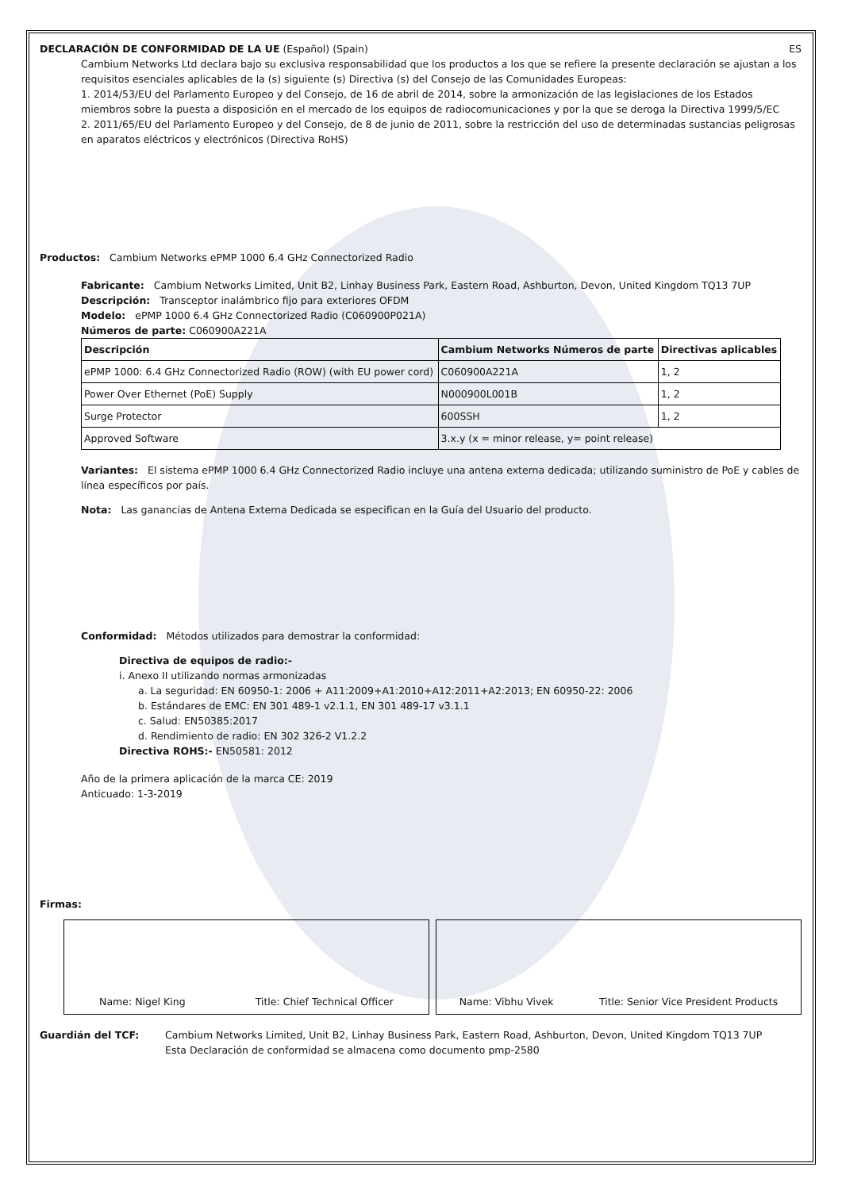DECLARACIÓN DE CONFORMIDAD DE LA UE (Español) (Spain) ES
Cambium Networks Ltd declara bajo su exclusiva responsabilidad que los productos a los que se refiere la presente declaración se ajustan a los requisitos esenciales aplicables de la (s) siguiente (s) Directiva (s) del Consejo de las Comunidades Europeas:
1. 2014/53/EU del Parlamento Europeo y del Consejo, de 16 de abril de 2014, sobre la armonización de las legislaciones de los Estados miembros sobre la puesta a disposición en el mercado de los equipos de radiocomunicaciones y por la que se deroga la Directiva 1999/5/EC
2. 2011/65/EU del Parlamento Europeo y del Consejo, de 8 de junio de 2011, sobre la restricción del uso de determinadas sustancias peligrosas en aparatos eléctricos y electrónicos (Directiva RoHS)
Productos: Cambium Networks ePMP 1000 6.4 GHz Connectorized Radio
Fabricante: Cambium Networks Limited, Unit B2, Linhay Business Park, Eastern Road, Ashburton, Devon, United Kingdom TQ13 7UP
Descripción: Transceptor inalámbrico fijo para exteriores OFDM
Modelo: ePMP 1000 6.4 GHz Connectorized Radio (C060900P021A)
Números de parte: C060900A221A
| Descripción | Cambium Networks Números de parte | Directivas aplicables |
| --- | --- | --- |
| ePMP 1000: 6.4 GHz Connectorized Radio (ROW) (with EU power cord) | C060900A221A | 1, 2 |
| Power Over Ethernet (PoE) Supply | N000900L001B | 1, 2 |
| Surge Protector | 600SSH | 1, 2 |
| Approved Software | 3.x.y (x = minor release, y= point release) | |
Variantes: El sistema ePMP 1000 6.4 GHz Connectorized Radio incluye una antena externa dedicada; utilizando suministro de PoE y cables de línea específicos por país.
Nota: Las ganancias de Antena Externa Dedicada se especifican en la Guía del Usuario del producto.
Conformidad: Métodos utilizados para demostrar la conformidad:
Directiva de equipos de radio:-
i. Anexo II utilizando normas armonizadas
a. La seguridad: EN 60950-1: 2006 + A11:2009+A1:2010+A12:2011+A2:2013; EN 60950-22: 2006
b. Estándares de EMC: EN 301 489-1 v2.1.1, EN 301 489-17 v3.1.1
c. Salud: EN50385:2017
d. Rendimiento de radio: EN 302 326-2 V1.2.2
Directiva ROHS:- EN50581: 2012
Año de la primera aplicación de la marca CE: 2019
Anticuado: 1-3-2019
Firmas:
Name: Nigel King Title: Chief Technical Officer
Name: Vibhu Vivek Title: Senior Vice President Products
Guardián del TCF: Cambium Networks Limited, Unit B2, Linhay Business Park, Eastern Road, Ashburton, Devon, United Kingdom TQ13 7UP
Esta Declaración de conformidad se almacena como documento pmp-2580